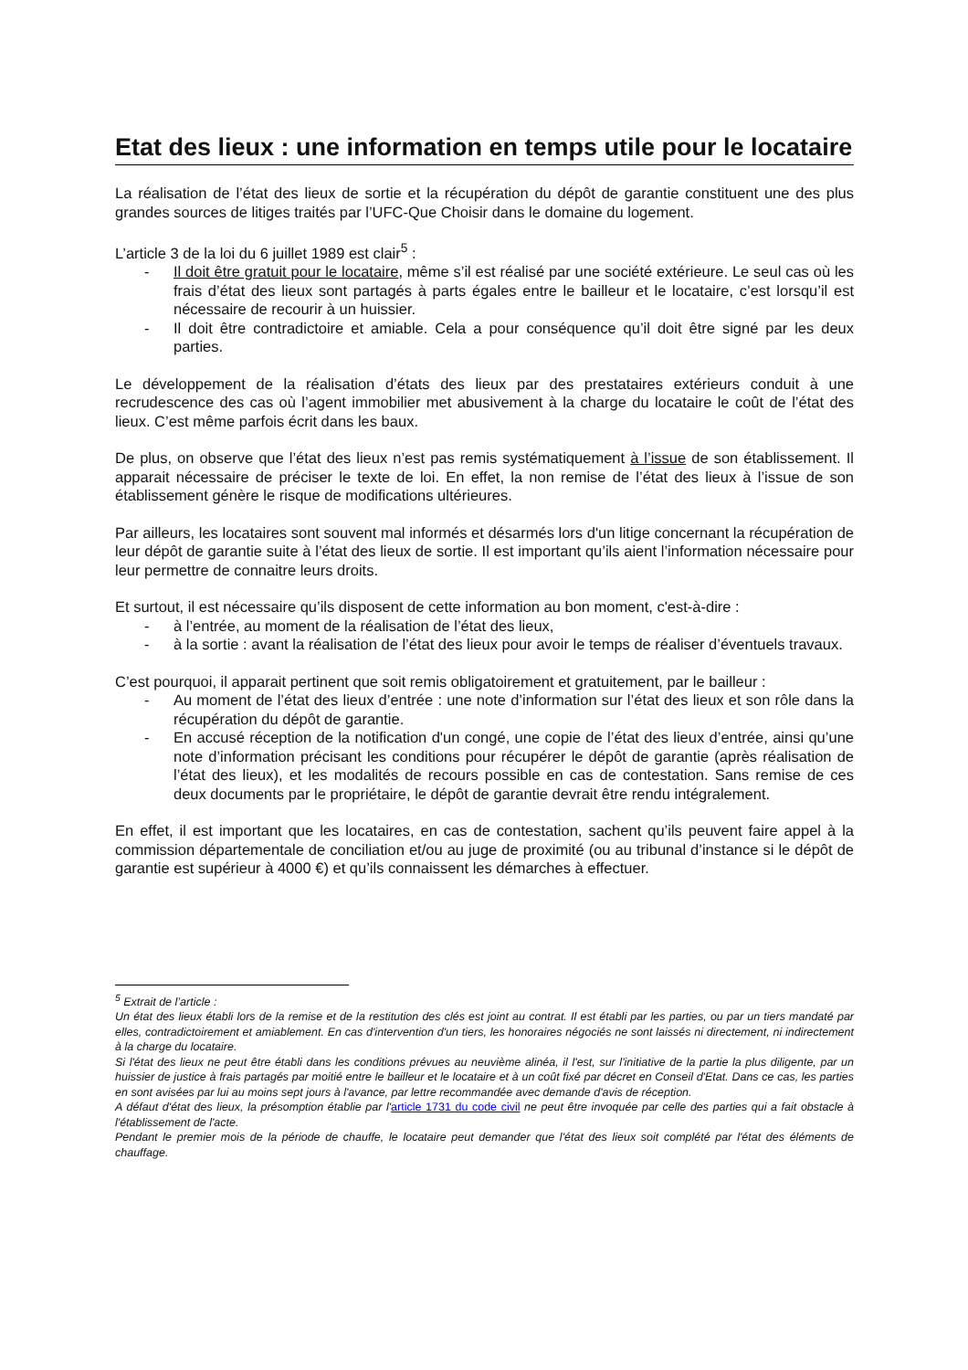Etat des lieux : une information en temps utile pour le locataire
La réalisation de l’état des lieux de sortie et la récupération du dépôt de garantie constituent une des plus grandes sources de litiges traités par l’UFC-Que Choisir dans le domaine du logement.
L’article 3 de la loi du 6 juillet 1989 est clair<sup>5</sup> :
- Il doit être gratuit pour le locataire, même s’il est réalisé par une société extérieure. Le seul cas où les frais d’état des lieux sont partagés à parts égales entre le bailleur et le locataire, c’est lorsqu’il est nécessaire de recourir à un huissier.
- Il doit être contradictoire et amiable. Cela a pour conséquence qu’il doit être signé par les deux parties.
Le développement de la réalisation d’états des lieux par des prestataires extérieurs conduit à une recrudescence des cas où l’agent immobilier met abusivement à la charge du locataire le coût de l’état des lieux. C’est même parfois écrit dans les baux.
De plus, on observe que l’état des lieux n’est pas remis systématiquement à l’issue de son établissement. Il apparait nécessaire de préciser le texte de loi. En effet, la non remise de l’état des lieux à l’issue de son établissement génère le risque de modifications ultérieures.
Par ailleurs, les locataires sont souvent mal informés et désarmés lors d'un litige concernant la récupération de leur dépôt de garantie suite à l’état des lieux de sortie. Il est important qu’ils aient l’information nécessaire pour leur permettre de connaitre leurs droits.
Et surtout, il est nécessaire qu’ils disposent de cette information au bon moment, c'est-à-dire :
- à l’entrée, au moment de la réalisation de l’état des lieux,
- à la sortie : avant la réalisation de l’état des lieux pour avoir le temps de réaliser d’éventuels travaux.
C’est pourquoi, il apparait pertinent que soit remis obligatoirement et gratuitement, par le bailleur :
- Au moment de l’état des lieux d’entrée : une note d’information sur l’état des lieux et son rôle dans la récupération du dépôt de garantie.
- En accusé réception de la notification d'un congé, une copie de l’état des lieux d’entrée, ainsi qu’une note d’information précisant les conditions pour récupérer le dépôt de garantie (après réalisation de l’état des lieux), et les modalités de recours possible en cas de contestation. Sans remise de ces deux documents par le propriétaire, le dépôt de garantie devrait être rendu intégralement.
En effet, il est important que les locataires, en cas de contestation, sachent qu’ils peuvent faire appel à la commission départementale de conciliation et/ou au juge de proximité (ou au tribunal d’instance si le dépôt de garantie est supérieur à 4000 €) et qu’ils connaissent les démarches à effectuer.
<sup>5</sup> Extrait de l’article :
Un état des lieux établi lors de la remise et de la restitution des clés est joint au contrat. Il est établi par les parties, ou par un tiers mandaté par elles, contradictoirement et amiablement. En cas d'intervention d'un tiers, les honoraires négociés ne sont laissés ni directement, ni indirectement à la charge du locataire.
Si l'état des lieux ne peut être établi dans les conditions prévues au neuvième alinéa, il l'est, sur l'initiative de la partie la plus diligente, par un huissier de justice à frais partagés par moitié entre le bailleur et le locataire et à un coût fixé par décret en Conseil d'Etat. Dans ce cas, les parties en sont avisées par lui au moins sept jours à l'avance, par lettre recommandée avec demande d'avis de réception.
A défaut d'état des lieux, la présomption établie par l'article 1731 du code civil ne peut être invoquée par celle des parties qui a fait obstacle à l'établissement de l'acte.
Pendant le premier mois de la période de chauffe, le locataire peut demander que l'état des lieux soit complété par l'état des éléments de chauffage.